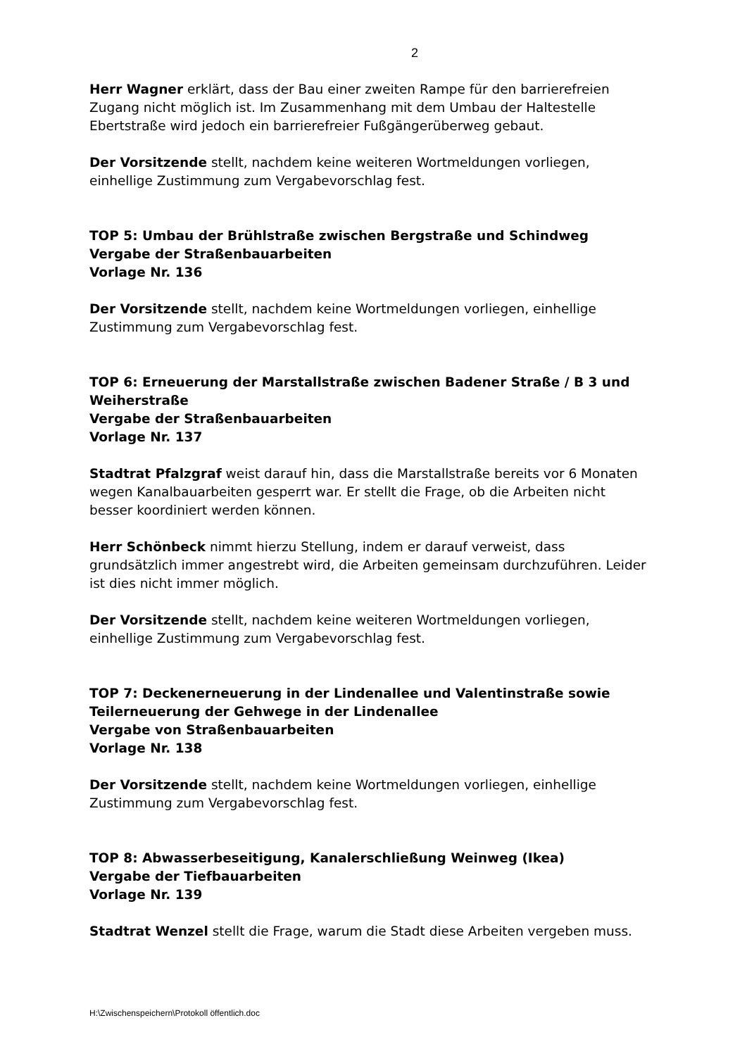2
Herr Wagner erklärt, dass der Bau einer zweiten Rampe für den barrierefreien Zugang nicht möglich ist. Im Zusammenhang mit dem Umbau der Haltestelle Ebertstraße wird jedoch ein barrierefreier Fußgängerüberweg gebaut.
Der Vorsitzende stellt, nachdem keine weiteren Wortmeldungen vorliegen, einhellige Zustimmung zum Vergabevorschlag fest.
TOP 5: Umbau der Brühlstraße zwischen Bergstraße und Schindweg
Vergabe der Straßenbauarbeiten
Vorlage Nr. 136
Der Vorsitzende stellt, nachdem keine Wortmeldungen vorliegen, einhellige Zustimmung zum Vergabevorschlag fest.
TOP 6: Erneuerung der Marstallstraße zwischen Badener Straße / B 3 und Weiherstraße
Vergabe der Straßenbauarbeiten
Vorlage Nr. 137
Stadtrat Pfalzgraf weist darauf hin, dass die Marstallstraße bereits vor 6 Monaten wegen Kanalbauarbeiten gesperrt war. Er stellt die Frage, ob die Arbeiten nicht besser koordiniert werden können.
Herr Schönbeck nimmt hierzu Stellung, indem er darauf verweist, dass grundsätzlich immer angestrebt wird, die Arbeiten gemeinsam durchzuführen. Leider ist dies nicht immer möglich.
Der Vorsitzende stellt, nachdem keine weiteren Wortmeldungen vorliegen, einhellige Zustimmung zum Vergabevorschlag fest.
TOP 7: Deckenerneuerung in der Lindenallee und Valentinstraße sowie Teilerneuerung der Gehwege in der Lindenallee
Vergabe von Straßenbauarbeiten
Vorlage Nr. 138
Der Vorsitzende stellt, nachdem keine Wortmeldungen vorliegen, einhellige Zustimmung zum Vergabevorschlag fest.
TOP 8: Abwasserbeseitigung, Kanalerschließung Weinweg (Ikea)
Vergabe der Tiefbauarbeiten
Vorlage Nr. 139
Stadtrat Wenzel stellt die Frage, warum die Stadt diese Arbeiten vergeben muss.
H:\Zwischenspeichern\Protokoll öffentlich.doc